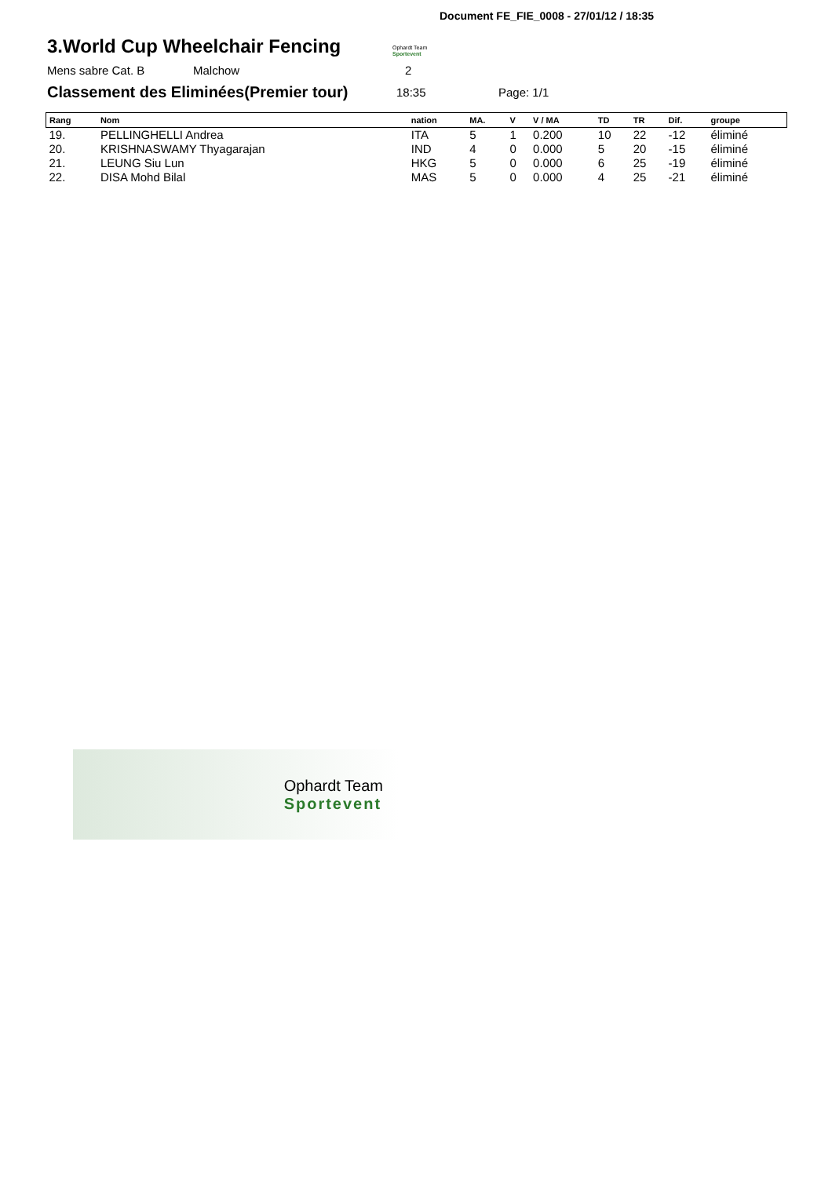Document FE_FIE_0008 - 27/01/12 / 18:35
3.World Cup Wheelchair Fencing
Ophardt Team
Sportevent
Mens sabre Cat. B Malchow 2
Classement des Eliminées(Premier tour)
18:35 Page: 1/1
| Rang | Nom | nation | MA. | V | V / MA | TD | TR | Dif. | groupe |
| --- | --- | --- | --- | --- | --- | --- | --- | --- | --- |
| 19. | PELLINGHELLI Andrea | ITA | 5 | 1 | 0.200 | 10 | 22 | -12 | éliminé |
| 20. | KRISHNASWAMY Thyagarajan | IND | 4 | 0 | 0.000 | 5 | 20 | -15 | éliminé |
| 21. | LEUNG Siu Lun | HKG | 5 | 0 | 0.000 | 6 | 25 | -19 | éliminé |
| 22. | DISA Mohd Bilal | MAS | 5 | 0 | 0.000 | 4 | 25 | -21 | éliminé |
Ophardt Team
Sportevent